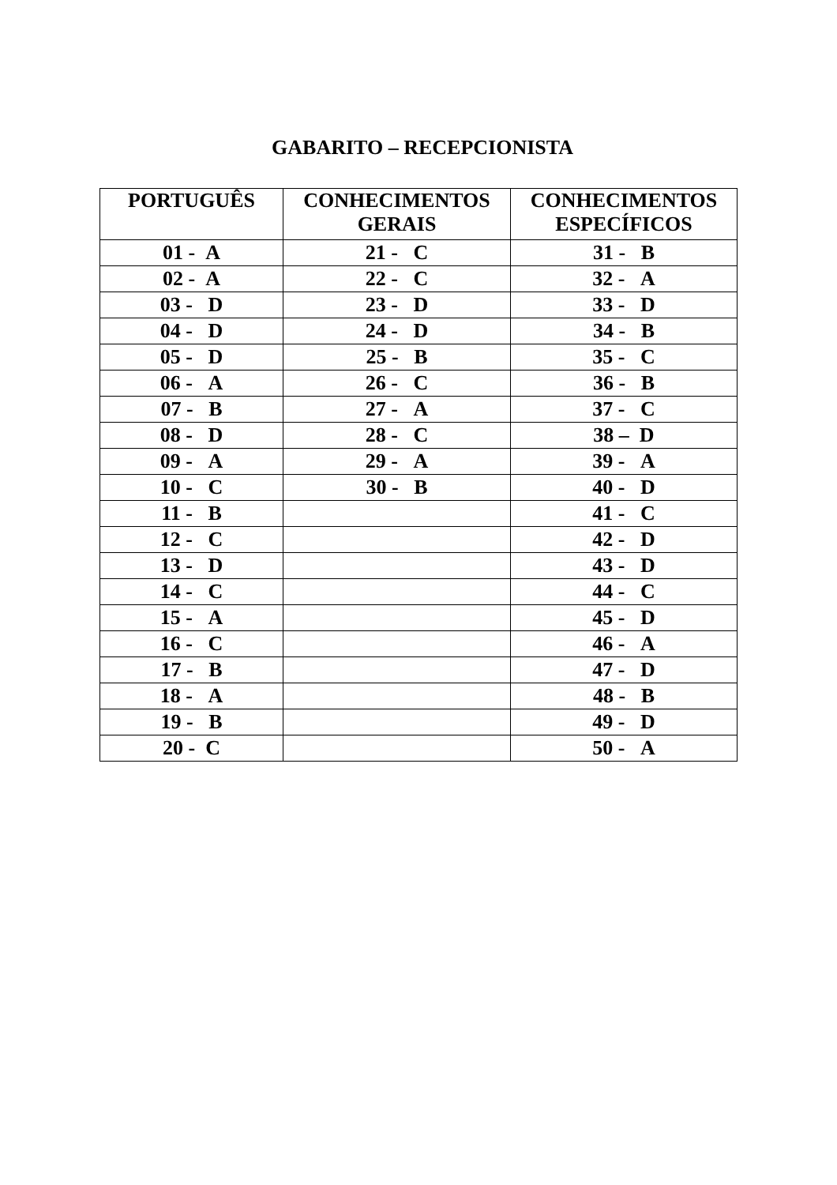GABARITO – RECEPCIONISTA
| PORTUGUÊS | CONHECIMENTOS GERAIS | CONHECIMENTOS ESPECÍFICOS |
| --- | --- | --- |
| 01 - A | 21 - C | 31 - B |
| 02 - A | 22 - C | 32 - A |
| 03 - D | 23 - D | 33 - D |
| 04 - D | 24 - D | 34 - B |
| 05 - D | 25 - B | 35 - C |
| 06 - A | 26 - C | 36 - B |
| 07 - B | 27 - A | 37 - C |
| 08 - D | 28 - C | 38 – D |
| 09 - A | 29 - A | 39 - A |
| 10 - C | 30 - B | 40 - D |
| 11 - B | | 41 - C |
| 12 - C | | 42 - D |
| 13 - D | | 43 - D |
| 14 - C | | 44 - C |
| 15 - A | | 45 - D |
| 16 - C | | 46 - A |
| 17 - B | | 47 - D |
| 18 - A | | 48 - B |
| 19 - B | | 49 - D |
| 20 - C | | 50 - A |